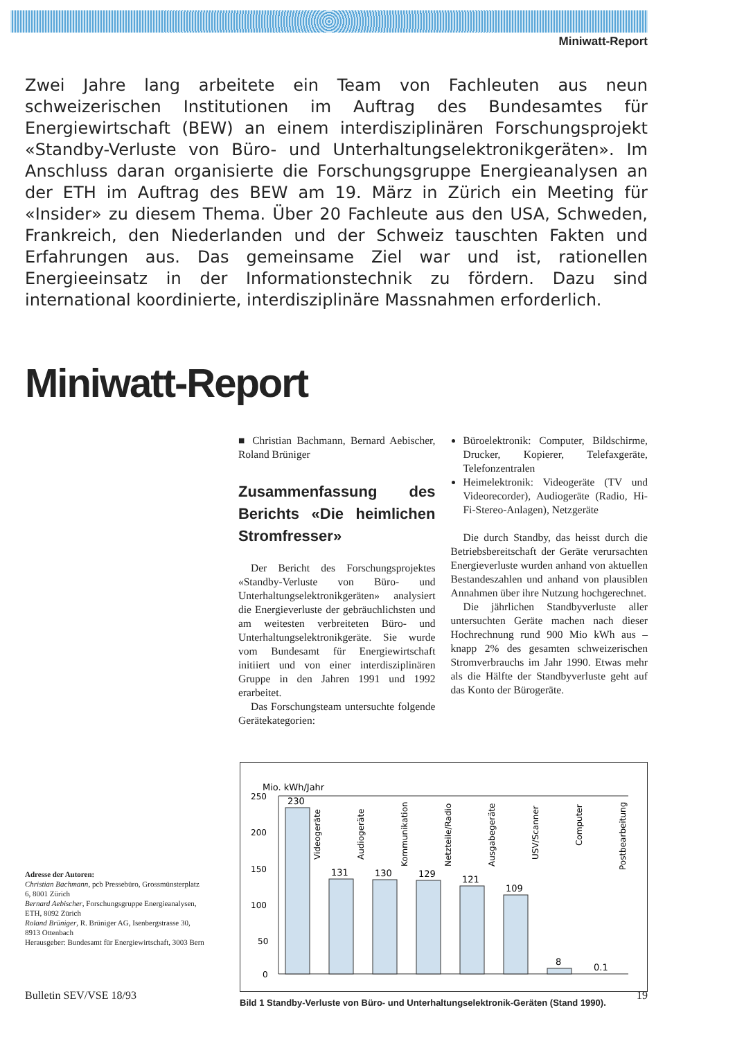Miniwatt-Report
Zwei Jahre lang arbeitete ein Team von Fachleuten aus neun schweizerischen Institutionen im Auftrag des Bundesamtes für Energiewirtschaft (BEW) an einem interdisziplinären Forschungsprojekt «Standby-Verluste von Büro- und Unterhaltungselektronikgeräten». Im Anschluss daran organisierte die Forschungsgruppe Energieanalysen an der ETH im Auftrag des BEW am 19. März in Zürich ein Meeting für «Insider» zu diesem Thema. Über 20 Fachleute aus den USA, Schweden, Frankreich, den Niederlanden und der Schweiz tauschten Fakten und Erfahrungen aus. Das gemeinsame Ziel war und ist, rationellen Energieeinsatz in der Informationstechnik zu fördern. Dazu sind international koordinierte, interdisziplinäre Massnahmen erforderlich.
Miniwatt-Report
■ Christian Bachmann, Bernard Aebischer, Roland Brüniger
Zusammenfassung des Berichts «Die heimlichen Stromfresser»
Der Bericht des Forschungsprojektes «Standby-Verluste von Büro- und Unterhaltungselektronikgeräten» analysiert die Energieverluste der gebräuchlichsten und am weitesten verbreiteten Büro- und Unterhaltungselektronikgeräte. Sie wurde vom Bundesamt für Energiewirtschaft initiiert und von einer interdisziplinären Gruppe in den Jahren 1991 und 1992 erarbeitet.
Das Forschungsteam untersuchte folgende Gerätekategorien:
Büroelektronik: Computer, Bildschirme, Drucker, Kopierer, Telefaxgeräte, Telefonzentralen
Heimelektronik: Videogeräte (TV und Videorecorder), Audiogeräte (Radio, Hi-Fi-Stereo-Anlagen), Netzgeräte
Die durch Standby, das heisst durch die Betriebsbereitschaft der Geräte verursachten Energieverluste wurden anhand von aktuellen Bestandeszahlen und anhand von plausiblen Annahmen über ihre Nutzung hochgerechnet.
Die jährlichen Standbyverluste aller untersuchten Geräte machen nach dieser Hochrechnung rund 900 Mio kWh aus – knapp 2% des gesamten schweizerischen Stromverbrauchs im Jahr 1990. Etwas mehr als die Hälfte der Standbyverluste geht auf das Konto der Bürogeräte.
Mio. kWh/Jahr
250
200
150
100
50
0
230
131
130
129
121
109
8
0.1
Videogeräte
Audiogeräte
Kommunikation
Netzteile/Radio
Ausgabegeräte
USV/Scanner
Computer
Postbearbeitung
Bild 1 Standby-Verluste von Büro- und Unterhaltungselektronik-Geräten (Stand 1990).
Adresse der Autoren:
Christian Bachmann, pcb Pressebüro, Grossmünsterplatz 6, 8001 Zürich
Bernard Aebischer, Forschungsgruppe Energieanalysen, ETH, 8092 Zürich
Roland Brüniger, R. Brüniger AG, Isenbergstrasse 30, 8913 Ottenbach
Herausgeber: Bundesamt für Energiewirtschaft, 3003 Bern
Bulletin SEV/VSE 18/93 19